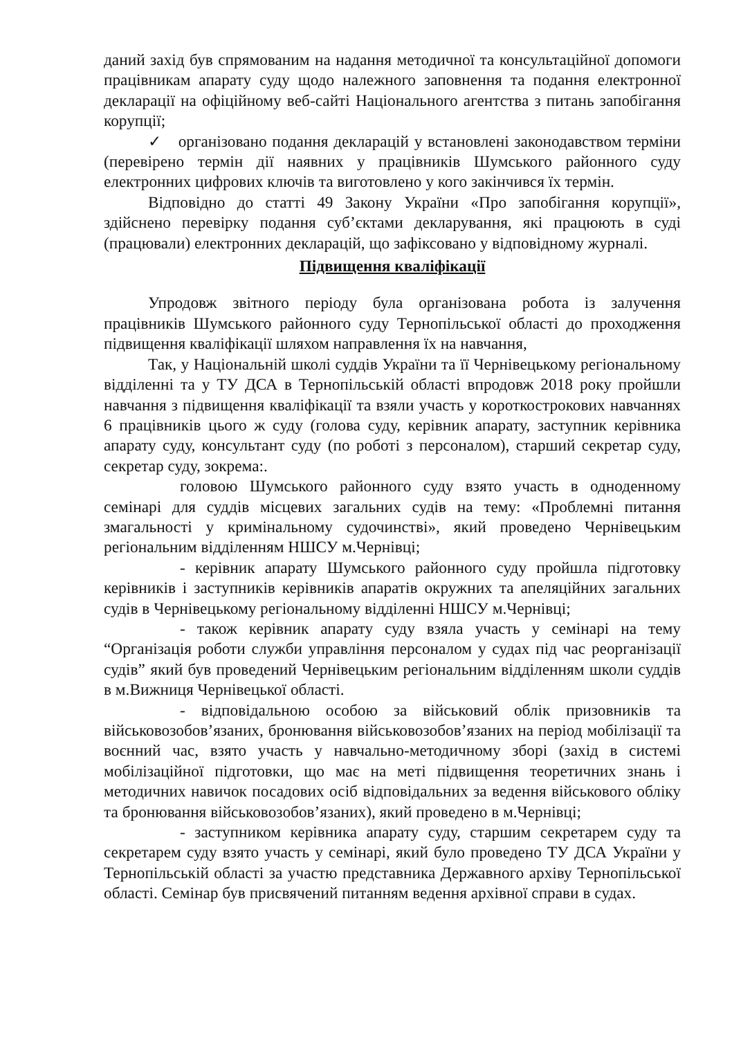даний захід був спрямованим на надання методичної та консультаційної допомоги працівникам апарату суду щодо належного заповнення та подання електронної декларації на офіційному веб-сайті Національного агентства з питань запобігання корупції;
✓ організовано подання декларацій у встановлені законодавством терміни (перевірено термін дії наявних у працівників Шумського районного суду електронних цифрових ключів та виготовлено у кого закінчився їх термін.
Відповідно до статті 49 Закону України «Про запобігання корупції», здійснено перевірку подання суб’єктами декларування, які працюють в суді (працювали) електронних декларацій, що зафіксовано у відповідному журналі.
Підвищення кваліфікації
Упродовж звітного періоду була організована робота із залучення працівників Шумського районного суду Тернопільської області до проходження підвищення кваліфікації шляхом направлення їх на навчання,
Так, у Національній школі суддів України та її Чернівецькому регіональному відділенні та у ТУ ДСА в Тернопільській області впродовж 2018 року пройшли навчання з підвищення кваліфікації та взяли участь у короткострокових навчаннях 6 працівників цього ж суду (голова суду, керівник апарату, заступник керівника апарату суду, консультант суду (по роботі з персоналом), старший секретар суду, секретар суду, зокрема:.
головою Шумського районного суду взято участь в одноденному семінарі для суддів місцевих загальних судів на тему: «Проблемні питання змагальності у кримінальному судочинстві», який проведено Чернівецьким регіональним відділенням НШСУ м.Чернівці;
- керівник апарату Шумського районного суду пройшла підготовку керівників і заступників керівників апаратів окружних та апеляційних загальних судів в Чернівецькому регіональному відділенні НШСУ м.Чернівці;
- також керівник апарату суду взяла участь у семінарі на тему “Організація роботи служби управління персоналом у судах під час реорганізації судів” який був проведений Чернівецьким регіональним відділенням школи суддів в м.Вижниця Чернівецької області.
- відповідальною особою за військовий облік призовників та військовозобов’язаних, бронювання військовозобов’язаних на період мобілізації та воєнний час, взято участь у навчально-методичному зборі (захід в системі мобілізаційної підготовки, що має на меті підвищення теоретичних знань і методичних навичок посадових осіб відповідальних за ведення військового обліку та бронювання військовозобов’язаних), який проведено в м.Чернівці;
- заступником керівника апарату суду, старшим секретарем суду та секретарем суду взято участь у семінарі, який було проведено ТУ ДСА України у Тернопільській області за участю представника Державного архіву Тернопільської області. Семінар був присвячений питанням ведення архівної справи в судах.